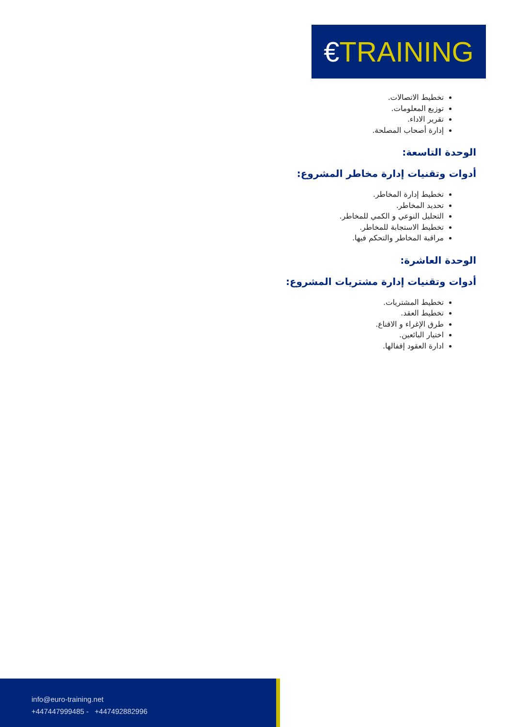€TRAINING
تخطيط الاتصالات.
توزيع المعلومات.
تقرير الاداء.
إدارة أصحاب المصلحة.
الوحدة التاسعة:
أدوات وتقنيات إدارة مخاطر المشروع:
تخطيط إدارة المخاطر.
تحديد المخاطر.
التحليل النوعي و الكمي للمخاطر.
تخطيط الاستجابة للمخاطر.
مراقبة المخاطر والتحكم فيها.
الوحدة العاشرة:
أدوات وتقنيات إدارة مشتريات المشروع:
تخطيط المشتريات.
تخطيط العقد.
طرق الإغراء و الاقناع.
اختيار البائعين.
ادارة العقود إقفالها.
info@euro-training.net
+447447999485 - +447492882996